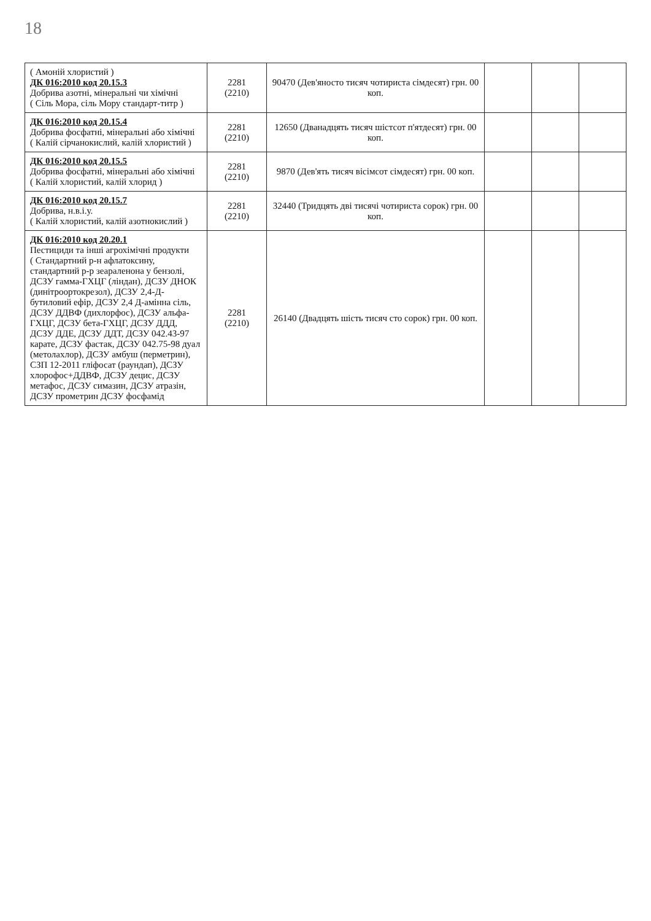18
| ( Амоній хлористий ) ДК 016:2010 код 20.15.3 Добрива азотні, мінеральні чи хімічні ( Сіль Мора, сіль Мору стандарт-титр ) | 2281 (2210) | 90470 (Дев'яносто тисяч чотириста сімдесят) грн. 00 коп. | | | |
| ДК 016:2010 код 20.15.4 Добрива фосфатні, мінеральні або хімічні ( Калій сірчанокислий, калій хлористий ) | 2281 (2210) | 12650 (Дванадцять тисяч шістсот п'ятдесят) грн. 00 коп. | | | |
| ДК 016:2010 код 20.15.5 Добрива фосфатні, мінеральні або хімічні ( Калій хлористий, калій хлорид ) | 2281 (2210) | 9870 (Дев'ять тисяч вісімсот сімдесят) грн. 00 коп. | | | |
| ДК 016:2010 код 20.15.7 Добрива, н.в.і.у. ( Калій хлористий, калій азотнокислий ) | 2281 (2210) | 32440 (Тридцять дві тисячі чотириста сорок) грн. 00 коп. | | | |
| ДК 016:2010 код 20.20.1 Пестициди та інші агрохімічні продукти ( Стандартний р-н афлатоксину, стандартний р-р зеараленона у бензолі, ДСЗУ гамма-ГХЦГ (ліндан), ДСЗУ ДНОК (динітроортокрезол), ДСЗУ 2,4-Д-бутиловий ефір, ДСЗУ 2,4 Д-амінна сіль, ДСЗУ ДДВФ (дихлорфос), ДСЗУ альфа-ГХЦГ, ДСЗУ бета-ГХЦГ, ДСЗУ ДДД, ДСЗУ ДДЕ, ДСЗУ ДДТ, ДСЗУ 042.43-97 карате, ДСЗУ фастак, ДСЗУ 042.75-98 дуал (метолахлор), ДСЗУ амбуш (перметрин), СЗП 12-2011 гліфосат (раундап), ДСЗУ хлорофос+ДДВФ, ДСЗУ децис, ДСЗУ метафос, ДСЗУ симазин, ДСЗУ атразін, ДСЗУ прометрин ДСЗУ фосфамід | 2281 (2210) | 26140 (Двадцять шість тисяч сто сорок) грн. 00 коп. | | | |